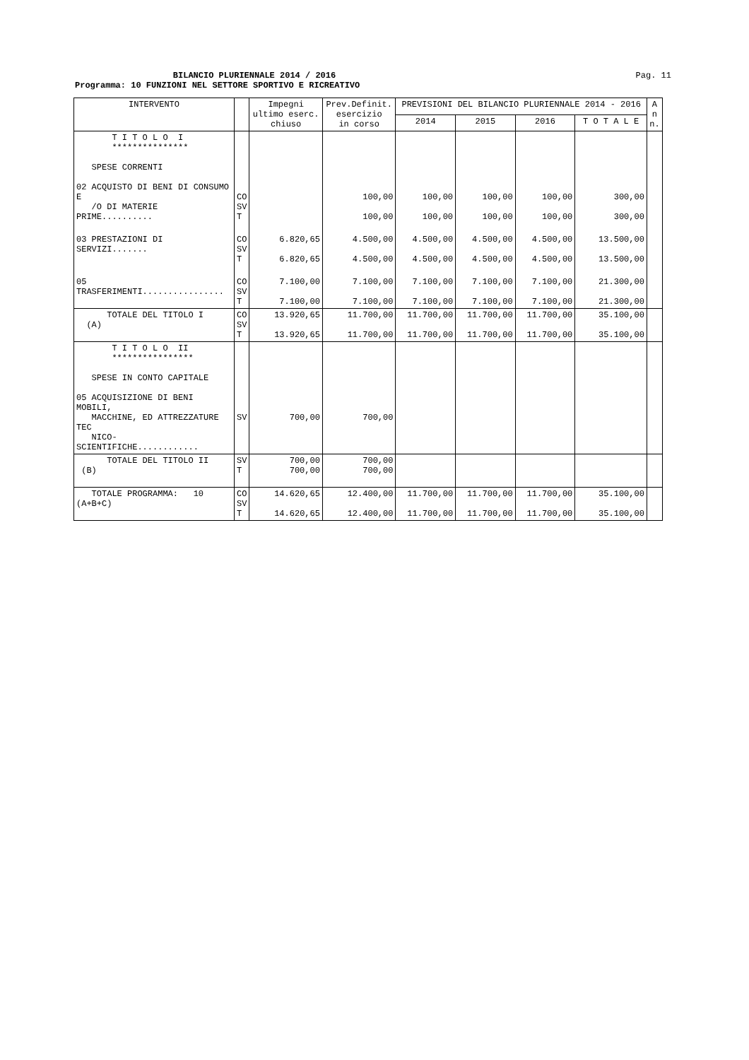BILANCIO PLURIENNALE 2014 / 2016
Pag. 11
Programma: 10 FUNZIONI NEL SETTORE SPORTIVO E RICREATIVO
| INTERVENTO | | Impegni ultimo eserc. chiuso | Prev.Definit. esercizio in corso | PREVISIONI DEL BILANCIO PLURIENNALE 2014 - 2016 | | | | A n n. |
| --- | --- | --- | --- | --- | --- | --- | --- | --- |
| | | | | 2014 | 2015 | 2016 | T O T A L E | |
| T I T O L O I *************** SPESE CORRENTI 02 ACQUISTO DI BENI DI CONSUMO E /O DI MATERIE PRIME.......... | CO SV T | | 100,00 100,00 | 100,00 100,00 | 100,00 100,00 | 100,00 100,00 | 300,00 300,00 | |
| 03 PRESTAZIONI DI SERVIZI....... | CO SV T | 6.820,65 6.820,65 | 4.500,00 4.500,00 | 4.500,00 4.500,00 | 4.500,00 4.500,00 | 4.500,00 4.500,00 | 13.500,00 13.500,00 | |
| 05 TRASFERIMENTI................ | CO SV T | 7.100,00 7.100,00 | 7.100,00 7.100,00 | 7.100,00 7.100,00 | 7.100,00 7.100,00 | 7.100,00 7.100,00 | 21.300,00 21.300,00 | |
| TOTALE DEL TITOLO I (A) | CO SV T | 13.920,65 13.920,65 | 11.700,00 11.700,00 | 11.700,00 11.700,00 | 11.700,00 11.700,00 | 11.700,00 11.700,00 | 35.100,00 35.100,00 | |
| T I T O L O II **************** SPESE IN CONTO CAPITALE 05 ACQUISIZIONE DI BENI MOBILI, MACCHINE, ED ATTREZZATURE TEC NICO-SCIENTIFICHE............ | SV | 700,00 | 700,00 | | | | | |
| TOTALE DEL TITOLO II (B) | SV T | 700,00 700,00 | 700,00 700,00 | | | | | |
| TOTALE PROGRAMMA: 10 (A+B+C) | CO SV T | 14.620,65 14.620,65 | 12.400,00 12.400,00 | 11.700,00 11.700,00 | 11.700,00 11.700,00 | 11.700,00 11.700,00 | 35.100,00 35.100,00 | |